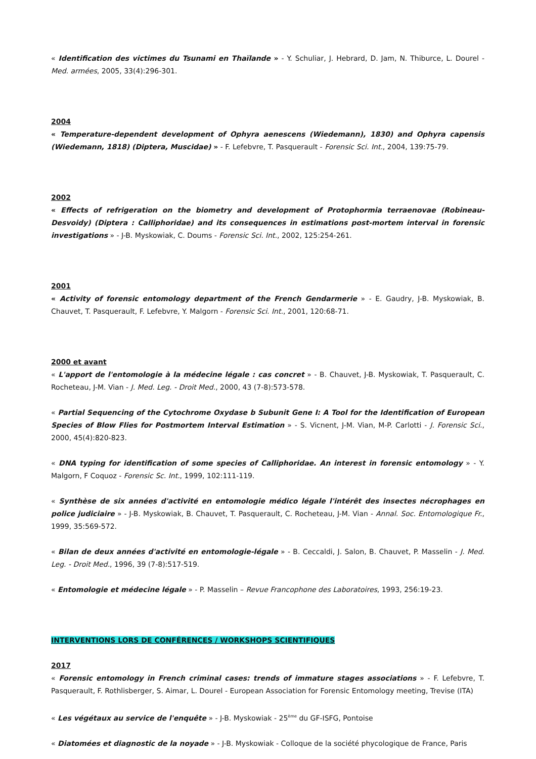« Identification des victimes du Tsunami en Thaïlande » - Y. Schuliar, J. Hebrard, D. Jam, N. Thiburce, L. Dourel - Med. armées, 2005, 33(4):296-301.
2004
« Temperature-dependent development of Ophyra aenescens (Wiedemann), 1830) and Ophyra capensis (Wiedemann, 1818) (Diptera, Muscidae) » - F. Lefebvre, T. Pasquerault - Forensic Sci. Int., 2004, 139:75-79.
2002
« Effects of refrigeration on the biometry and development of Protophormia terraenovae (Robineau-Desvoidy) (Diptera : Calliphoridae) and its consequences in estimations post-mortem interval in forensic investigations » - J-B. Myskowiak, C. Doums - Forensic Sci. Int., 2002, 125:254-261.
2001
« Activity of forensic entomology department of the French Gendarmerie » - E. Gaudry, J-B. Myskowiak, B. Chauvet, T. Pasquerault, F. Lefebvre, Y. Malgorn - Forensic Sci. Int., 2001, 120:68-71.
2000 et avant
« L'apport de l'entomologie à la médecine légale : cas concret » - B. Chauvet, J-B. Myskowiak, T. Pasquerault, C. Rocheteau, J-M. Vian - J. Med. Leg. - Droit Med., 2000, 43 (7-8):573-578.
« Partial Sequencing of the Cytochrome Oxydase b Subunit Gene I: A Tool for the Identification of European Species of Blow Flies for Postmortem Interval Estimation » - S. Vicnent, J-M. Vian, M-P. Carlotti - J. Forensic Sci., 2000, 45(4):820-823.
« DNA typing for identification of some species of Calliphoridae. An interest in forensic entomology » - Y. Malgorn, F Coquoz - Forensic Sc. Int., 1999, 102:111-119.
« Synthèse de six années d'activité en entomologie médico légale l'intérêt des insectes nécrophages en police judiciaire » - J-B. Myskowiak, B. Chauvet, T. Pasquerault, C. Rocheteau, J-M. Vian - Annal. Soc. Entomologique Fr., 1999, 35:569-572.
« Bilan de deux années d'activité en entomologie-légale » - B. Ceccaldi, J. Salon, B. Chauvet, P. Masselin - J. Med. Leg. - Droit Med., 1996, 39 (7-8):517-519.
« Entomologie et médecine légale » - P. Masselin – Revue Francophone des Laboratoires, 1993, 256:19-23.
INTERVENTIONS LORS DE CONFÉRENCES / WORKSHOPS SCIENTIFIQUES
2017
« Forensic entomology in French criminal cases: trends of immature stages associations » - F. Lefebvre, T. Pasquerault, F. Rothlisberger, S. Aimar, L. Dourel - European Association for Forensic Entomology meeting, Trevise (ITA)
« Les végétaux au service de l'enquête » - J-B. Myskowiak - 25<sup>ème</sup> du GF-ISFG, Pontoise
« Diatomées et diagnostic de la noyade » - J-B. Myskowiak - Colloque de la société phycologique de France, Paris